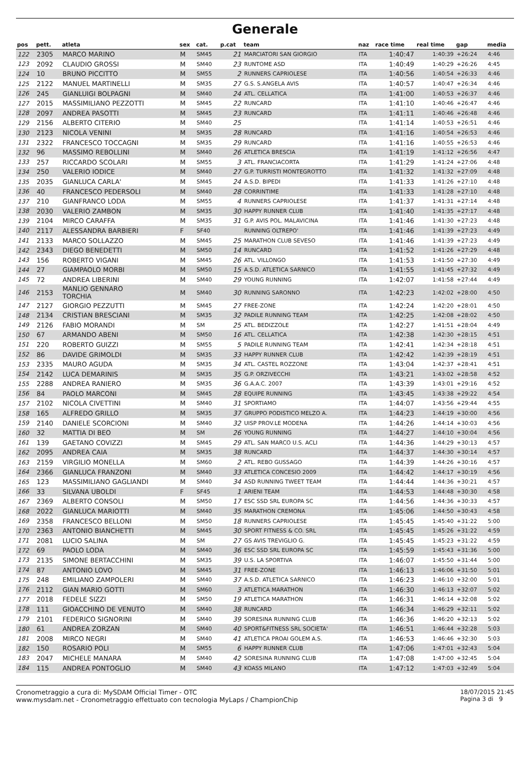Generale
| pos | pett. | atleta | sex | cat. | p.cat | team | naz | race time | real time | gap | media |
| --- | --- | --- | --- | --- | --- | --- | --- | --- | --- | --- | --- |
| 122 | 2305 | MARCO MARINO | M | SM45 | 21 | MARCIATORI SAN GIORGIO | ITA | 1:40:47 | 1:40:39 | +26:24 | 4:46 |
| 123 | 2092 | CLAUDIO GROSSI | M | SM40 | 23 | RUNTOME ASD | ITA | 1:40:49 | 1:40:29 | +26:26 | 4:45 |
| 124 | 10 | BRUNO PICCITTO | M | SM55 | 2 | RUNNERS CAPRIOLESE | ITA | 1:40:56 | 1:40:54 | +26:33 | 4:46 |
| 125 | 2122 | MANUEL MARTINELLI | M | SM35 | 27 | G.S. S.ANGELA AVIS | ITA | 1:40:57 | 1:40:47 | +26:34 | 4:46 |
| 126 | 245 | GIANLUIGI BOLPAGNI | M | SM40 | 24 | ATL. CELLATICA | ITA | 1:41:00 | 1:40:53 | +26:37 | 4:46 |
| 127 | 2015 | MASSIMILIANO PEZZOTTI | M | SM45 | 22 | RUNCARD | ITA | 1:41:10 | 1:40:46 | +26:47 | 4:46 |
| 128 | 2097 | ANDREA PASOTTI | M | SM45 | 23 | RUNCARD | ITA | 1:41:11 | 1:40:46 | +26:48 | 4:46 |
| 129 | 2156 | ALBERTO CITERIO | M | SM40 | 25 | | ITA | 1:41:14 | 1:40:53 | +26:51 | 4:46 |
| 130 | 2123 | NICOLA VENINI | M | SM35 | 28 | RUNCARD | ITA | 1:41:16 | 1:40:54 | +26:53 | 4:46 |
| 131 | 2322 | FRANCESCO TOCCAGNI | M | SM35 | 29 | RUNCARD | ITA | 1:41:16 | 1:40:55 | +26:53 | 4:46 |
| 132 | 96 | MASSIMO REBOLLINI | M | SM40 | 26 | ATLETICA BRESCIA | ITA | 1:41:19 | 1:41:12 | +26:56 | 4:47 |
| 133 | 257 | RICCARDO SCOLARI | M | SM55 | 3 | ATL. FRANCIACORTA | ITA | 1:41:29 | 1:41:24 | +27:06 | 4:48 |
| 134 | 250 | VALERIO IODICE | M | SM40 | 27 | G.P. TURRISTI MONTEGROTTO | ITA | 1:41:32 | 1:41:32 | +27:09 | 4:48 |
| 135 | 2035 | GIANLUCA CARLA' | M | SM45 | 24 | A.S.D. BIPEDI | ITA | 1:41:33 | 1:41:26 | +27:10 | 4:48 |
| 136 | 40 | FRANCESCO PEDERSOLI | M | SM40 | 28 | CORRINTIME | ITA | 1:41:33 | 1:41:28 | +27:10 | 4:48 |
| 137 | 210 | GIANFRANCO LODA | M | SM55 | 4 | RUNNERS CAPRIOLESE | ITA | 1:41:37 | 1:41:31 | +27:14 | 4:48 |
| 138 | 2030 | VALERIO ZAMBON | M | SM35 | 30 | HAPPY RUNNER CLUB | ITA | 1:41:40 | 1:41:35 | +27:17 | 4:48 |
| 139 | 2104 | MIRCO CARAFFA | M | SM35 | 31 | G.P. AVIS POL. MALAVICINA | ITA | 1:41:46 | 1:41:30 | +27:23 | 4:48 |
| 140 | 2117 | ALESSANDRA BARBIERI | F | SF40 | | RUNNING OLTREPO' | ITA | 1:41:46 | 1:41:39 | +27:23 | 4:49 |
| 141 | 2133 | MARCO SOLLAZZO | M | SM45 | 25 | MARATHON CLUB SEVESO | ITA | 1:41:46 | 1:41:39 | +27:23 | 4:49 |
| 142 | 2343 | DIEGO BENEDETTI | M | SM50 | 14 | RUNCARD | ITA | 1:41:52 | 1:41:26 | +27:29 | 4:48 |
| 143 | 156 | ROBERTO VIGANI | M | SM45 | 26 | ATL. VILLONGO | ITA | 1:41:53 | 1:41:50 | +27:30 | 4:49 |
| 144 | 27 | GIAMPAOLO MORBI | M | SM50 | 15 | A.S.D. ATLETICA SARNICO | ITA | 1:41:55 | 1:41:45 | +27:32 | 4:49 |
| 145 | 72 | ANDREA LIBERINI | M | SM40 | 29 | YOUNG RUNNING | ITA | 1:42:07 | 1:41:58 | +27:44 | 4:49 |
| 146 | 2153 | MANLIO GENNARO TORCHIA | M | SM40 | 30 | RUNNING SARONNO | ITA | 1:42:23 | 1:42:02 | +28:00 | 4:50 |
| 147 | 2127 | GIORGIO PEZZUTTI | M | SM45 | 27 | FREE-ZONE | ITA | 1:42:24 | 1:42:20 | +28:01 | 4:50 |
| 148 | 2134 | CRISTIAN BRESCIANI | M | SM35 | 32 | PADILE RUNNING TEAM | ITA | 1:42:25 | 1:42:08 | +28:02 | 4:50 |
| 149 | 2126 | FABIO MORANDI | M | SM | 25 | ATL. BEDIZZOLE | ITA | 1:42:27 | 1:41:51 | +28:04 | 4:49 |
| 150 | 67 | ARMANDO ABENI | M | SM50 | 16 | ATL. CELLATICA | ITA | 1:42:38 | 1:42:30 | +28:15 | 4:51 |
| 151 | 220 | ROBERTO GUIZZI | M | SM55 | 5 | PADILE RUNNING TEAM | ITA | 1:42:41 | 1:42:34 | +28:18 | 4:51 |
| 152 | 86 | DAVIDE GRIMOLDI | M | SM35 | 33 | HAPPY RUNNER CLUB | ITA | 1:42:42 | 1:42:39 | +28:19 | 4:51 |
| 153 | 2335 | MAURO AGUDA | M | SM35 | 34 | ATL. CASTEL ROZZONE | ITA | 1:43:04 | 1:42:37 | +28:41 | 4:51 |
| 154 | 2142 | LUCA DEMARINIS | M | SM35 | 35 | G.P. ORZIVECCHI | ITA | 1:43:21 | 1:43:02 | +28:58 | 4:52 |
| 155 | 2288 | ANDREA RANIERO | M | SM35 | 36 | G.A.A.C. 2007 | ITA | 1:43:39 | 1:43:01 | +29:16 | 4:52 |
| 156 | 84 | PAOLO MARCONI | M | SM45 | 28 | EQUIPE RUNNING | ITA | 1:43:45 | 1:43:38 | +29:22 | 4:54 |
| 157 | 2102 | NICOLA CIVETTINI | M | SM40 | 31 | SPORTIAMO | ITA | 1:44:07 | 1:43:56 | +29:44 | 4:55 |
| 158 | 165 | ALFREDO GRILLO | M | SM35 | 37 | GRUPPO PODISTICO MELZO A. | ITA | 1:44:23 | 1:44:19 | +30:00 | 4:56 |
| 159 | 2140 | DANIELE SCORCIONI | M | SM40 | 32 | UISP PROV.LE MODENA | ITA | 1:44:26 | 1:44:14 | +30:03 | 4:56 |
| 160 | 32 | MATTIA DI BEO | M | SM | 26 | YOUNG RUNNING | ITA | 1:44:27 | 1:44:10 | +30:04 | 4:56 |
| 161 | 139 | GAETANO COVIZZI | M | SM45 | 29 | ATL. SAN MARCO U.S. ACLI | ITA | 1:44:36 | 1:44:29 | +30:13 | 4:57 |
| 162 | 2095 | ANDREA CAIA | M | SM35 | 38 | RUNCARD | ITA | 1:44:37 | 1:44:30 | +30:14 | 4:57 |
| 163 | 2159 | VIRGILIO MONELLA | M | SM60 | 2 | ATL. REBO GUSSAGO | ITA | 1:44:39 | 1:44:26 | +30:16 | 4:57 |
| 164 | 2366 | GIANLUCA FRANZONI | M | SM40 | 33 | ATLETICA CONCESIO 2009 | ITA | 1:44:42 | 1:44:17 | +30:19 | 4:56 |
| 165 | 123 | MASSIMILIANO GAGLIANDI | M | SM40 | 34 | ASD RUNNING TWEET TEAM | ITA | 1:44:44 | 1:44:36 | +30:21 | 4:57 |
| 166 | 33 | SILVANA UBOLDI | F | SF45 | 1 | ARIENI TEAM | ITA | 1:44:53 | 1:44:48 | +30:30 | 4:58 |
| 167 | 2369 | ALBERTO CONSOLI | M | SM50 | 17 | ESC SSD SRL EUROPA SC | ITA | 1:44:56 | 1:44:36 | +30:33 | 4:57 |
| 168 | 2022 | GIANLUCA MARIOTTI | M | SM40 | 35 | MARATHON CREMONA | ITA | 1:45:06 | 1:44:50 | +30:43 | 4:58 |
| 169 | 2358 | FRANCESCO BELLONI | M | SM50 | 18 | RUNNERS CAPRIOLESE | ITA | 1:45:45 | 1:45:40 | +31:22 | 5:00 |
| 170 | 2363 | ANTONIO BIANCHETTI | M | SM45 | 30 | SPORT FITNESS & CO. SRL | ITA | 1:45:45 | 1:45:26 | +31:22 | 4:59 |
| 171 | 2081 | LUCIO SALINA | M | SM | 27 | GS AVIS TREVIGLIO G. | ITA | 1:45:45 | 1:45:23 | +31:22 | 4:59 |
| 172 | 69 | PAOLO LODA | M | SM40 | 36 | ESC SSD SRL EUROPA SC | ITA | 1:45:59 | 1:45:43 | +31:36 | 5:00 |
| 173 | 2135 | SIMONE BERTACCHINI | M | SM35 | 39 | U.S. LA SPORTIVA | ITA | 1:46:07 | 1:45:50 | +31:44 | 5:00 |
| 174 | 87 | ANTONIO LOVO | M | SM45 | 31 | FREE-ZONE | ITA | 1:46:13 | 1:46:06 | +31:50 | 5:01 |
| 175 | 248 | EMILIANO ZAMPOLERI | M | SM40 | 37 | A.S.D. ATLETICA SARNICO | ITA | 1:46:23 | 1:46:10 | +32:00 | 5:01 |
| 176 | 2112 | GIAN MARIO GOTTI | M | SM60 | 3 | ATLETICA MARATHON | ITA | 1:46:30 | 1:46:13 | +32:07 | 5:02 |
| 177 | 2018 | FEDELE SIZZI | M | SM50 | 19 | ATLETICA MARATHON | ITA | 1:46:31 | 1:46:14 | +32:08 | 5:02 |
| 178 | 111 | GIOACCHINO DE VENUTO | M | SM40 | 38 | RUNCARD | ITA | 1:46:34 | 1:46:29 | +32:11 | 5:02 |
| 179 | 2101 | FEDERICO SIGNORINI | M | SM40 | 39 | SORESINA RUNNING CLUB | ITA | 1:46:36 | 1:46:20 | +32:13 | 5:02 |
| 180 | 61 | ANDREA ZORZAN | M | SM40 | 40 | SPORT&FITNESS SRL SOCIETA' | ITA | 1:46:51 | 1:46:44 | +32:28 | 5:03 |
| 181 | 2008 | MIRCO NEGRI | M | SM40 | 41 | ATLETICA PROAI GOLEM A.S. | ITA | 1:46:53 | 1:46:46 | +32:30 | 5:03 |
| 182 | 150 | ROSARIO POLI | M | SM55 | 6 | HAPPY RUNNER CLUB | ITA | 1:47:06 | 1:47:01 | +32:43 | 5:04 |
| 183 | 2047 | MICHELE MANARA | M | SM40 | 42 | SORESINA RUNNING CLUB | ITA | 1:47:08 | 1:47:00 | +32:45 | 5:04 |
| 184 | 115 | ANDREA PONTOGLIO | M | SM40 | 43 | KOASS MILANO | ITA | 1:47:12 | 1:47:03 | +32:49 | 5:04 |
Cronometraggio a cura di: MySDAM Official Timer - OTC
www.mysdam.net - Cronometraggio effettuato con tecnologia MyLaps / ChampionChip
18/07/2015 21:45
Pagina 3 di 9